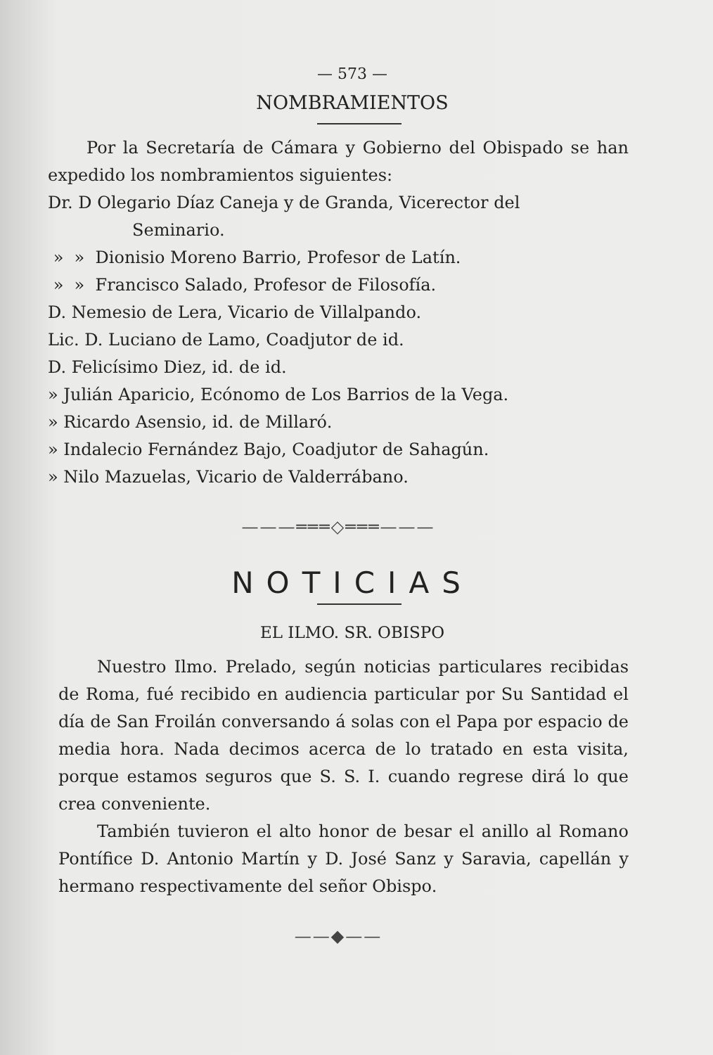— 573 —
NOMBRAMIENTOS
Por la Secretaría de Cámara y Gobierno del Obispado se han expedido los nombramientos siguientes:
Dr. D Olegario Díaz Caneja y de Granda, Vicerector del
Seminario.
» » Dionisio Moreno Barrio, Profesor de Latín.
» » Francisco Salado, Profesor de Filosofía.
D. Nemesio de Lera, Vicario de Villalpando.
Lic. D. Luciano de Lamo, Coadjutor de id.
D. Felicísimo Diez, id. de id.
» Julián Aparicio, Ecónomo de Los Barrios de la Vega.
» Ricardo Asensio, id. de Millaró.
» Indalecio Fernández Bajo, Coadjutor de Sahagún.
» Nilo Mazuelas, Vicario de Valderrábano.
———═══◇═══———
NOTICIAS
EL ILMO. SR. OBISPO
Nuestro Ilmo. Prelado, según noticias particulares recibidas de Roma, fué recibido en audiencia particular por Su Santidad el día de San Froilán conversando á solas con el Papa por espacio de media hora. Nada decimos acerca de lo tratado en esta visita, porque estamos seguros que S. S. I. cuando regrese dirá lo que crea conveniente.
También tuvieron el alto honor de besar el anillo al Romano Pontífice D. Antonio Martín y D. José Sanz y Saravia, capellán y hermano respectivamente del señor Obispo.
——◆——